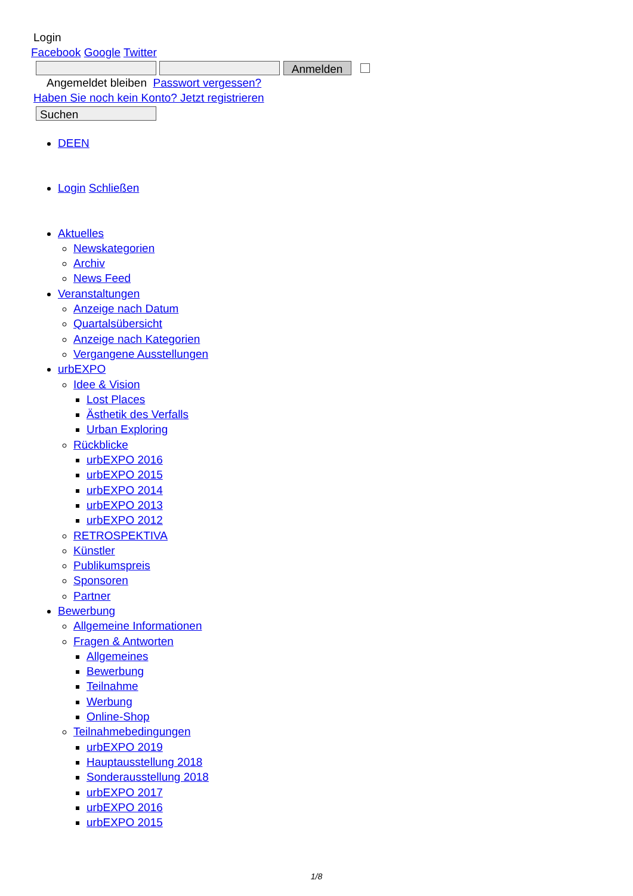Login
Facebook Google Twitter
Anmelden
Angemeldet bleiben Passwort vergessen?
Haben Sie noch kein Konto? Jetzt registrieren
Suchen
DEEN
Login Schließen
Aktuelles
Newskategorien
Archiv
News Feed
Veranstaltungen
Anzeige nach Datum
Quartalsübersicht
Anzeige nach Kategorien
Vergangene Ausstellungen
urbEXPO
Idee & Vision
Lost Places
Ästhetik des Verfalls
Urban Exploring
Rückblicke
urbEXPO 2016
urbEXPO 2015
urbEXPO 2014
urbEXPO 2013
urbEXPO 2012
RETROSPEKTIVA
Künstler
Publikumspreis
Sponsoren
Partner
Bewerbung
Allgemeine Informationen
Fragen & Antworten
Allgemeines
Bewerbung
Teilnahme
Werbung
Online-Shop
Teilnahmebedingungen
urbEXPO 2019
Hauptausstellung 2018
Sonderausstellung 2018
urbEXPO 2017
urbEXPO 2016
urbEXPO 2015
1/8